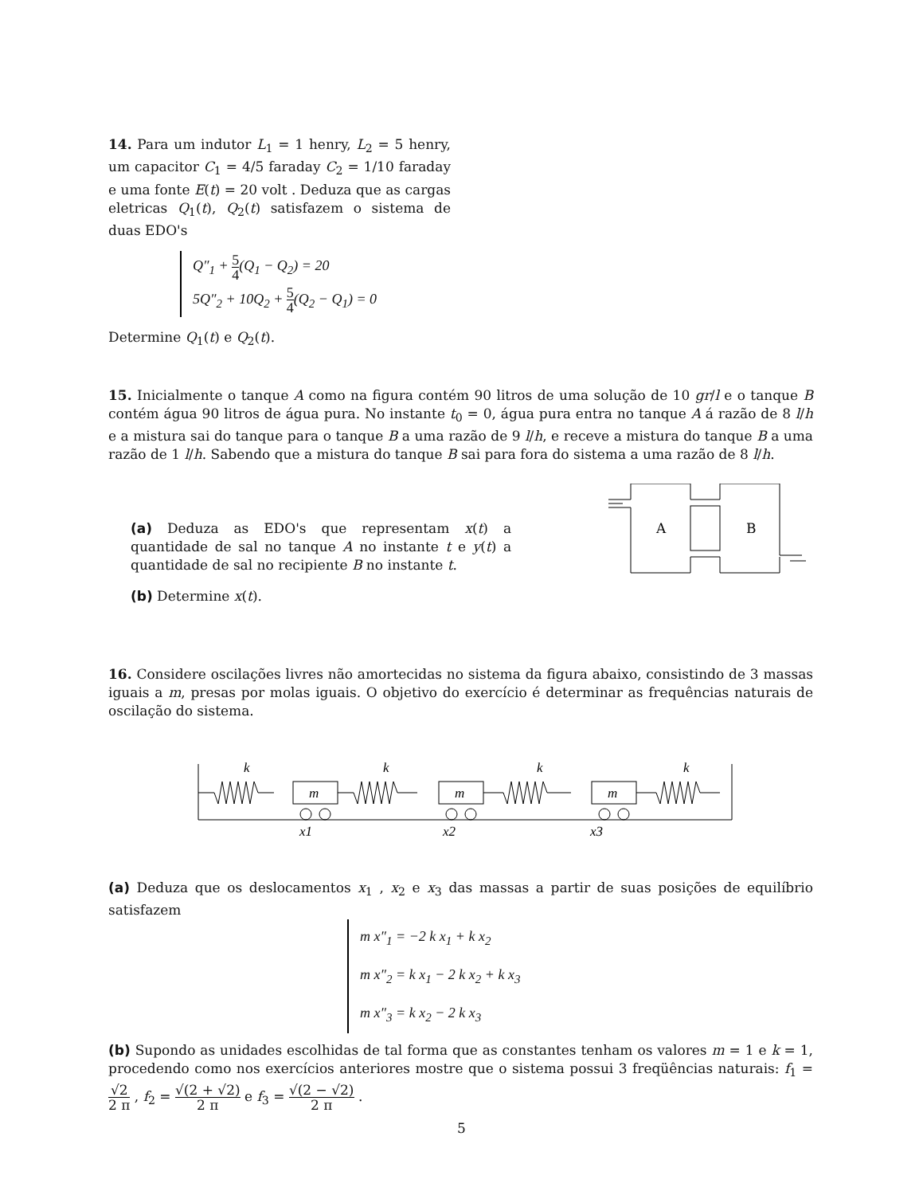14. Para um indutor L<sub>1</sub> = 1 henry, L<sub>2</sub> = 5 henry, um capacitor C<sub>1</sub> = 4/5 faraday C<sub>2</sub> = 1/10 faraday e uma fonte E(t) = 20 volt . Deduza que as cargas eletricas Q<sub>1</sub>(t), Q<sub>2</sub>(t) satisfazem o sistema de duas EDO's
Q″<sub>1</sub> + 5 4(Q<sub>1</sub> − Q<sub>2</sub>) = 20
5Q″<sub>2</sub> + 10Q<sub>2</sub> + 5 4(Q<sub>2</sub> − Q<sub>1</sub>) = 0
Determine Q<sub>1</sub>(t) e Q<sub>2</sub>(t).
15. Inicialmente o tanque A como na figura contém 90 litros de uma solução de 10 gr/l e o tanque B contém água 90 litros de água pura. No instante t<sub>0</sub> = 0, água pura entra no tanque A á razão de 8 l/h e a mistura sai do tanque para o tanque B a uma razão de 9 l/h, e receve a mistura do tanque B a uma razão de 1 l/h. Sabendo que a mistura do tanque B sai para fora do sistema a uma razão de 8 l/h.
(a) Deduza as EDO's que representam x(t) a quantidade de sal no tanque A no instante t e y(t) a quantidade de sal no recipiente B no instante t.
(b) Determine x(t).
A
B
16. Considere oscilações livres não amortecidas no sistema da figura abaixo, consistindo de 3 massas iguais a m, presas por molas iguais. O objetivo do exercício é determinar as frequências naturais de oscilação do sistema.
k
k
k
k
m
m
m
x1
x2
x3
(a) Deduza que os deslocamentos x<sub>1</sub> , x<sub>2</sub> e x<sub>3</sub> das massas a partir de suas posições de equilíbrio satisfazem
m x″<sub>1</sub> = −2 k x<sub>1</sub> + k x<sub>2</sub>
m x″<sub>2</sub> = k x<sub>1</sub> − 2 k x<sub>2</sub> + k x<sub>3</sub>
m x″<sub>3</sub> = k x<sub>2</sub> − 2 k x<sub>3</sub>
(b) Supondo as unidades escolhidas de tal forma que as constantes tenham os valores m = 1 e k = 1, procedendo como nos exercícios anteriores mostre que o sistema possui 3 freqüências naturais: f<sub>1</sub> = √2 2 π , f<sub>2</sub> = √(2 + √2) 2 π e f<sub>3</sub> = √(2 − √2) 2 π .
5